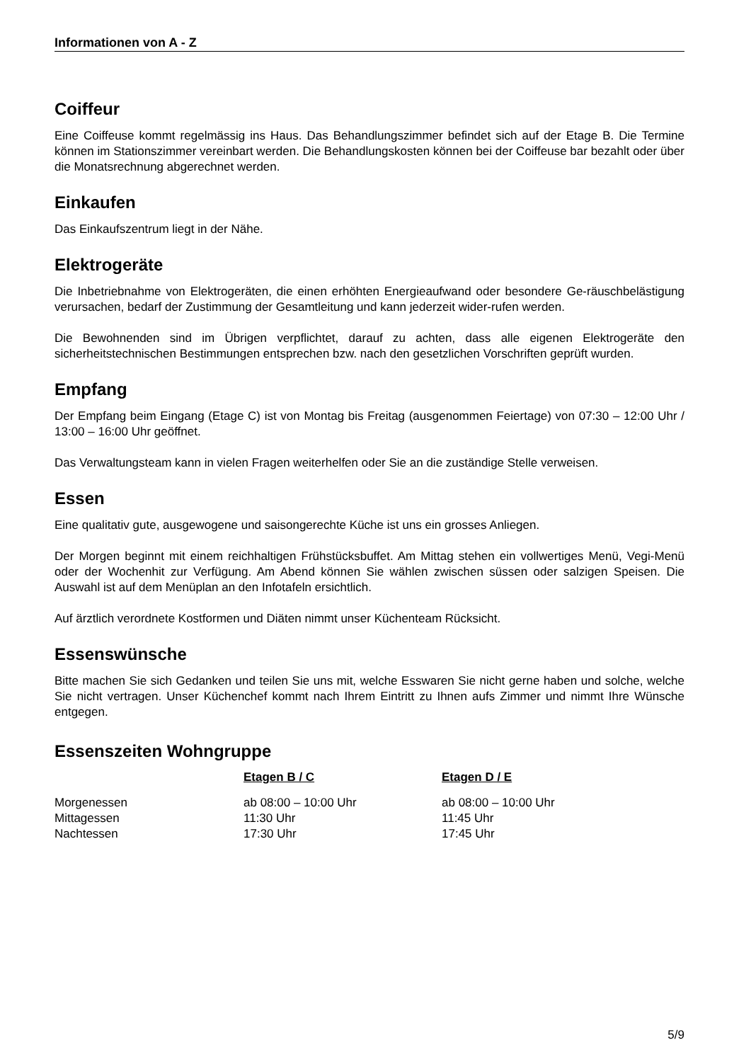Informationen von A - Z
Coiffeur
Eine Coiffeuse kommt regelmässig ins Haus. Das Behandlungszimmer befindet sich auf der Etage B. Die Termine können im Stationszimmer vereinbart werden. Die Behandlungskosten können bei der Coiffeuse bar bezahlt oder über die Monatsrechnung abgerechnet werden.
Einkaufen
Das Einkaufszentrum liegt in der Nähe.
Elektrogeräte
Die Inbetriebnahme von Elektrogeräten, die einen erhöhten Energieaufwand oder besondere Ge-räuschbelästigung verursachen, bedarf der Zustimmung der Gesamtleitung und kann jederzeit wider-rufen werden.
Die Bewohnenden sind im Übrigen verpflichtet, darauf zu achten, dass alle eigenen Elektrogeräte den sicherheitstechnischen Bestimmungen entsprechen bzw. nach den gesetzlichen Vorschriften geprüft wurden.
Empfang
Der Empfang beim Eingang (Etage C) ist von Montag bis Freitag (ausgenommen Feiertage) von 07:30 – 12:00 Uhr / 13:00 – 16:00 Uhr geöffnet.
Das Verwaltungsteam kann in vielen Fragen weiterhelfen oder Sie an die zuständige Stelle verweisen.
Essen
Eine qualitativ gute, ausgewogene und saisongerechte Küche ist uns ein grosses Anliegen.
Der Morgen beginnt mit einem reichhaltigen Frühstücksbuffet. Am Mittag stehen ein vollwertiges Menü, Vegi-Menü oder der Wochenhit zur Verfügung. Am Abend können Sie wählen zwischen süssen oder salzigen Speisen. Die Auswahl ist auf dem Menüplan an den Infotafeln ersichtlich.
Auf ärztlich verordnete Kostformen und Diäten nimmt unser Küchenteam Rücksicht.
Essenswünsche
Bitte machen Sie sich Gedanken und teilen Sie uns mit, welche Esswaren Sie nicht gerne haben und solche, welche Sie nicht vertragen. Unser Küchenchef kommt nach Ihrem Eintritt zu Ihnen aufs Zimmer und nimmt Ihre Wünsche entgegen.
Essenszeiten Wohngruppe
| | Etagen B / C | Etagen D / E |
| Morgenessen | ab 08:00 – 10:00 Uhr | ab 08:00 – 10:00 Uhr |
| Mittagessen | 11:30 Uhr | 11:45 Uhr |
| Nachtessen | 17:30 Uhr | 17:45 Uhr |
5/9